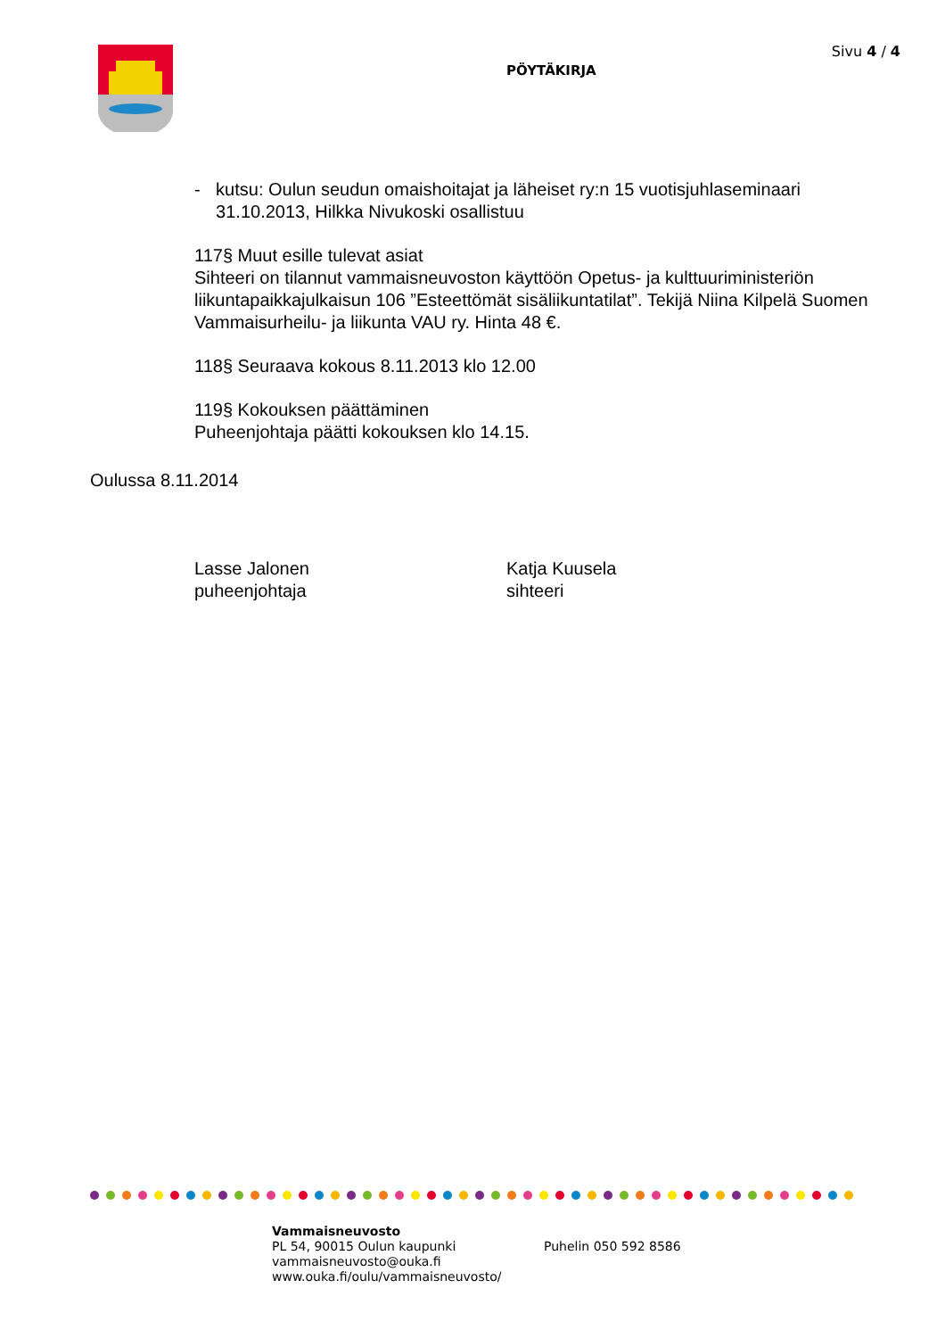PÖYTÄKIRJA
Sivu 4 / 4
- kutsu: Oulun seudun omaishoitajat ja läheiset ry:n 15 vuotisjuhlaseminaari 31.10.2013, Hilkka Nivukoski osallistuu
117§ Muut esille tulevat asiat
Sihteeri on tilannut vammaisneuvoston käyttöön Opetus- ja kulttuuriministeriön liikuntapaikkajulkaisun 106 ”Esteettömät sisäliikuntatilat”. Tekijä Niina Kilpelä Suomen Vammaisurheilu- ja liikunta VAU ry. Hinta 48 €.
118§ Seuraava kokous 8.11.2013 klo 12.00
119§ Kokouksen päättäminen
Puheenjohtaja päätti kokouksen klo 14.15.
Oulussa 8.11.2014
Lasse Jalonen
puheenjohtaja
Katja Kuusela
sihteeri
Vammaisneuvosto
PL 54, 90015 Oulun kaupunki
vammaisneuvosto@ouka.fi
www.ouka.fi/oulu/vammaisneuvosto/
Puhelin 050 592 8586